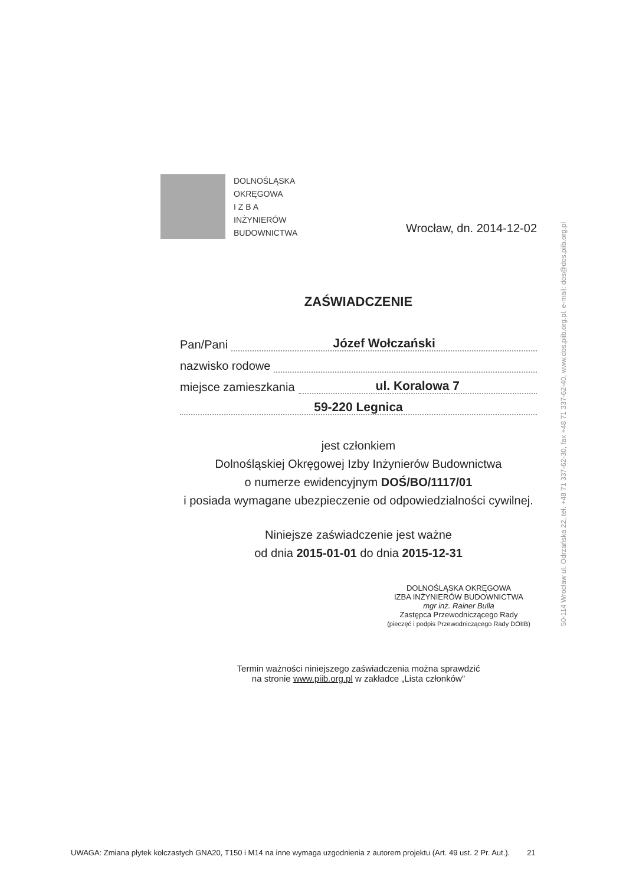DOLNOŚLĄSKA
OKRĘGOWA
I Z B A
INŻYNIERÓW
BUDOWNICTWA
Wrocław, dn. 2014-12-02
ZAŚWIADCZENIE
Pan/Pani Józef Wołczański
nazwisko rodowe
miejsce zamieszkania ul. Koralowa 7
59-220 Legnica
jest członkiem
Dolnośląskiej Okręgowej Izby Inżynierów Budownictwa
o numerze ewidencyjnym DOŚ/BO/1117/01
i posiada wymagane ubezpieczenie od odpowiedzialności cywilnej.
Niniejsze zaświadczenie jest ważne
od dnia 2015-01-01 do dnia 2015-12-31
DOLNOŚLĄSKA OKRĘGOWA
IZBA INŻYNIERÓW BUDOWNICTWA
mgr inż. Rainer Bulla
Zastępca Przewodniczącego Rady
(pieczęć i podpis Przewodniczącego Rady DOIIB)
Termin ważności niniejszego zaświadczenia można sprawdzić
na stronie www.piib.org.pl w zakładce „Lista członków"
50-114 Wrocław ul. Odrzańska 22, tel. +48 71 337-62-30, fax +48 71 337-62-40, www.dos.piib.org.pl, e-mail: dos@dos.piib.org.pl
UWAGA: Zmiana płytek kolczastych GNA20, T150 i M14 na inne wymaga uzgodnienia z autorem projektu (Art. 49 ust. 2 Pr. Aut.). 21